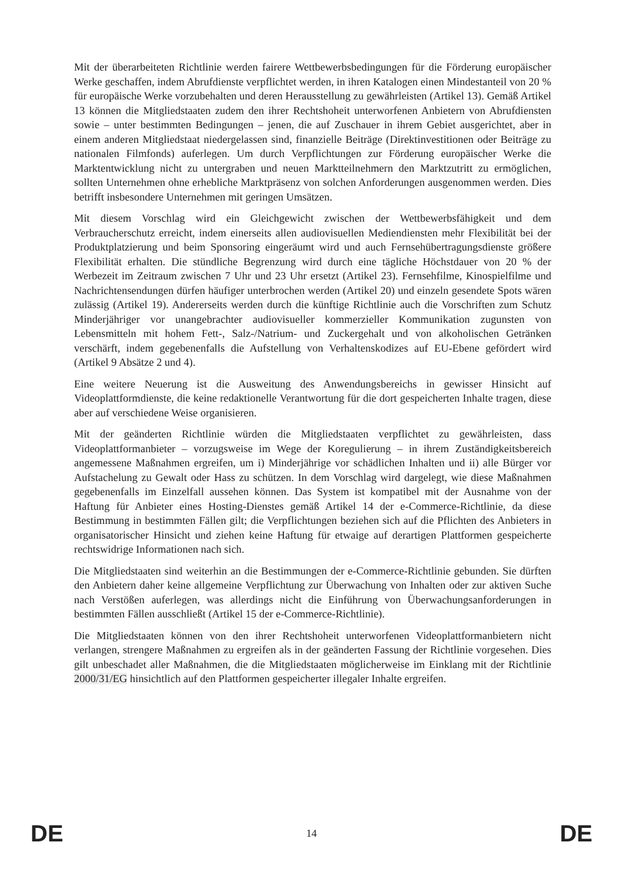Mit der überarbeiteten Richtlinie werden fairere Wettbewerbsbedingungen für die Förderung europäischer Werke geschaffen, indem Abrufdienste verpflichtet werden, in ihren Katalogen einen Mindestanteil von 20 % für europäische Werke vorzubehalten und deren Herausstellung zu gewährleisten (Artikel 13). Gemäß Artikel 13 können die Mitgliedstaaten zudem den ihrer Rechtshoheit unterworfenen Anbietern von Abrufdiensten sowie – unter bestimmten Bedingungen – jenen, die auf Zuschauer in ihrem Gebiet ausgerichtet, aber in einem anderen Mitgliedstaat niedergelassen sind, finanzielle Beiträge (Direktinvestitionen oder Beiträge zu nationalen Filmfonds) auferlegen. Um durch Verpflichtungen zur Förderung europäischer Werke die Marktentwicklung nicht zu untergraben und neuen Marktteilnehmern den Marktzutritt zu ermöglichen, sollten Unternehmen ohne erhebliche Marktpräsenz von solchen Anforderungen ausgenommen werden. Dies betrifft insbesondere Unternehmen mit geringen Umsätzen.
Mit diesem Vorschlag wird ein Gleichgewicht zwischen der Wettbewerbsfähigkeit und dem Verbraucherschutz erreicht, indem einerseits allen audiovisuellen Mediendiensten mehr Flexibilität bei der Produktplatzierung und beim Sponsoring eingeräumt wird und auch Fernsehübertragungsdienste größere Flexibilität erhalten. Die stündliche Begrenzung wird durch eine tägliche Höchstdauer von 20 % der Werbezeit im Zeitraum zwischen 7 Uhr und 23 Uhr ersetzt (Artikel 23). Fernsehfilme, Kinospielfilme und Nachrichtensendungen dürfen häufiger unterbrochen werden (Artikel 20) und einzeln gesendete Spots wären zulässig (Artikel 19). Andererseits werden durch die künftige Richtlinie auch die Vorschriften zum Schutz Minderjähriger vor unangebrachter audiovisueller kommerzieller Kommunikation zugunsten von Lebensmitteln mit hohem Fett-, Salz-/Natrium- und Zuckergehalt und von alkoholischen Getränken verschärft, indem gegebenenfalls die Aufstellung von Verhaltenskodizes auf EU-Ebene gefördert wird (Artikel 9 Absätze 2 und 4).
Eine weitere Neuerung ist die Ausweitung des Anwendungsbereichs in gewisser Hinsicht auf Videoplattformdienste, die keine redaktionelle Verantwortung für die dort gespeicherten Inhalte tragen, diese aber auf verschiedene Weise organisieren.
Mit der geänderten Richtlinie würden die Mitgliedstaaten verpflichtet zu gewährleisten, dass Videoplattformanbieter – vorzugsweise im Wege der Koregulierung – in ihrem Zuständigkeitsbereich angemessene Maßnahmen ergreifen, um i) Minderjährige vor schädlichen Inhalten und ii) alle Bürger vor Aufstachelung zu Gewalt oder Hass zu schützen. In dem Vorschlag wird dargelegt, wie diese Maßnahmen gegebenenfalls im Einzelfall aussehen können. Das System ist kompatibel mit der Ausnahme von der Haftung für Anbieter eines Hosting-Dienstes gemäß Artikel 14 der e-Commerce-Richtlinie, da diese Bestimmung in bestimmten Fällen gilt; die Verpflichtungen beziehen sich auf die Pflichten des Anbieters in organisatorischer Hinsicht und ziehen keine Haftung für etwaige auf derartigen Plattformen gespeicherte rechtswidrige Informationen nach sich.
Die Mitgliedstaaten sind weiterhin an die Bestimmungen der e-Commerce-Richtlinie gebunden. Sie dürften den Anbietern daher keine allgemeine Verpflichtung zur Überwachung von Inhalten oder zur aktiven Suche nach Verstößen auferlegen, was allerdings nicht die Einführung von Überwachungsanforderungen in bestimmten Fällen ausschließt (Artikel 15 der e-Commerce-Richtlinie).
Die Mitgliedstaaten können von den ihrer Rechtshoheit unterworfenen Videoplattformanbietern nicht verlangen, strengere Maßnahmen zu ergreifen als in der geänderten Fassung der Richtlinie vorgesehen. Dies gilt unbeschadet aller Maßnahmen, die die Mitgliedstaaten möglicherweise im Einklang mit der Richtlinie 2000/31/EG hinsichtlich auf den Plattformen gespeicherter illegaler Inhalte ergreifen.
DE 14 DE